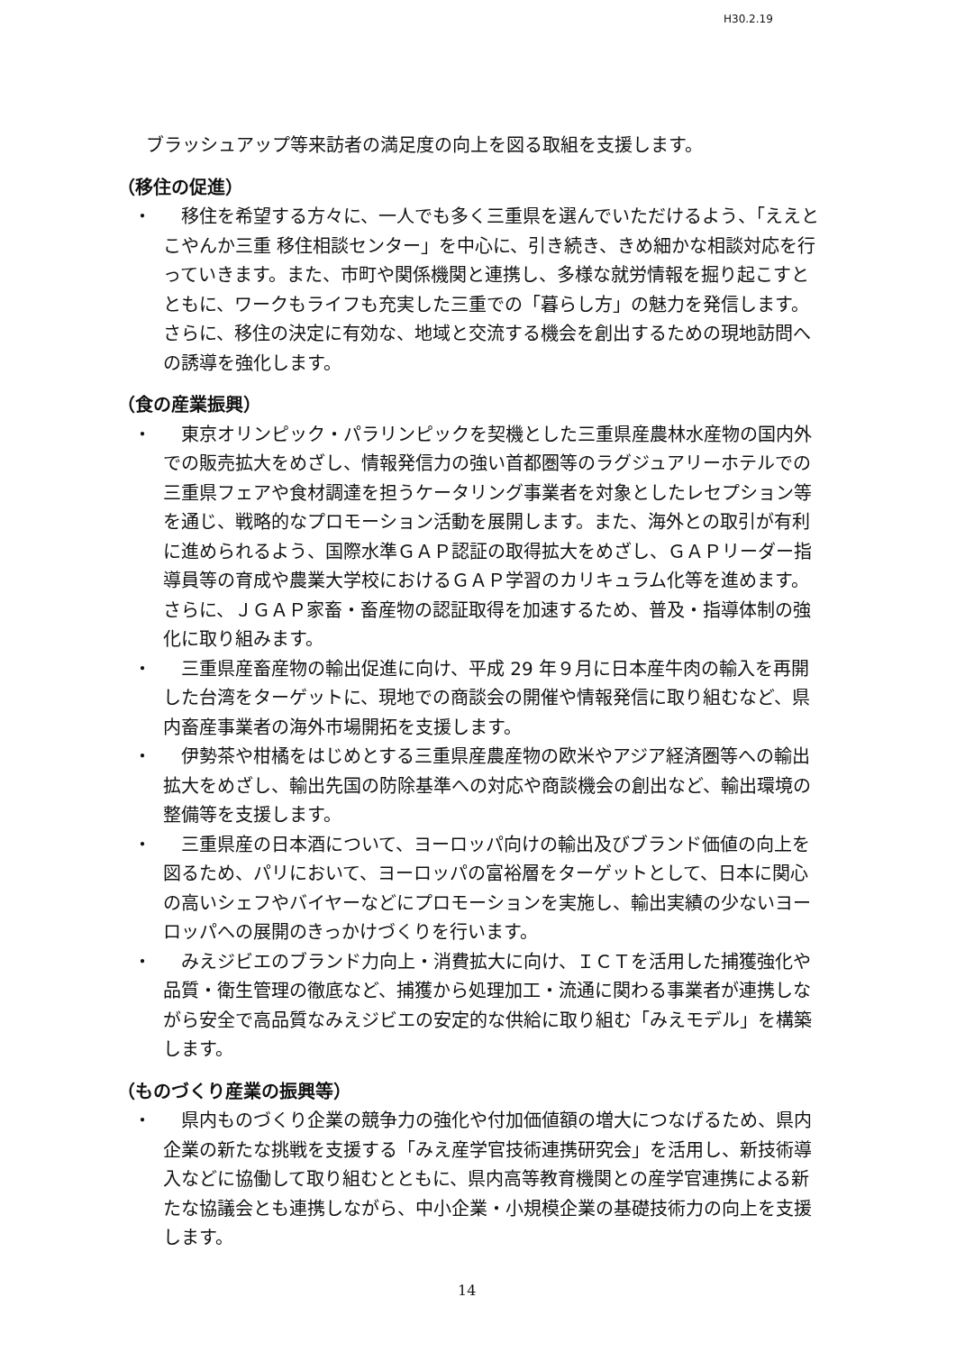H30.2.19
ブラッシュアップ等来訪者の満足度の向上を図る取組を支援します。
（移住の促進）
・ 移住を希望する方々に、一人でも多く三重県を選んでいただけるよう、「ええとこやんか三重 移住相談センター」を中心に、引き続き、きめ細かな相談対応を行っていきます。また、市町や関係機関と連携し、多様な就労情報を掘り起こすとともに、ワークもライフも充実した三重での「暮らし方」の魅力を発信します。さらに、移住の決定に有効な、地域と交流する機会を創出するための現地訪問への誘導を強化します。
（食の産業振興）
・ 東京オリンピック・パラリンピックを契機とした三重県産農林水産物の国内外での販売拡大をめざし、情報発信力の強い首都圏等のラグジュアリーホテルでの三重県フェアや食材調達を担うケータリング事業者を対象としたレセプション等を通じ、戦略的なプロモーション活動を展開します。また、海外との取引が有利に進められるよう、国際水準ＧＡＰ認証の取得拡大をめざし、ＧＡＰリーダー指導員等の育成や農業大学校におけるＧＡＰ学習のカリキュラム化等を進めます。さらに、ＪＧＡＰ家畜・畜産物の認証取得を加速するため、普及・指導体制の強化に取り組みます。
・ 三重県産畜産物の輸出促進に向け、平成 29 年９月に日本産牛肉の輸入を再開した台湾をターゲットに、現地での商談会の開催や情報発信に取り組むなど、県内畜産事業者の海外市場開拓を支援します。
・ 伊勢茶や柑橘をはじめとする三重県産農産物の欧米やアジア経済圏等への輸出拡大をめざし、輸出先国の防除基準への対応や商談機会の創出など、輸出環境の整備等を支援します。
・ 三重県産の日本酒について、ヨーロッパ向けの輸出及びブランド価値の向上を図るため、パリにおいて、ヨーロッパの富裕層をターゲットとして、日本に関心の高いシェフやバイヤーなどにプロモーションを実施し、輸出実績の少ないヨーロッパへの展開のきっかけづくりを行います。
・ みえジビエのブランド力向上・消費拡大に向け、ＩＣＴを活用した捕獲強化や品質・衛生管理の徹底など、捕獲から処理加工・流通に関わる事業者が連携しながら安全で高品質なみえジビエの安定的な供給に取り組む「みえモデル」を構築します。
（ものづくり産業の振興等）
・ 県内ものづくり企業の競争力の強化や付加価値額の増大につなげるため、県内企業の新たな挑戦を支援する「みえ産学官技術連携研究会」を活用し、新技術導入などに協働して取り組むとともに、県内高等教育機関との産学官連携による新たな協議会とも連携しながら、中小企業・小規模企業の基礎技術力の向上を支援します。
14